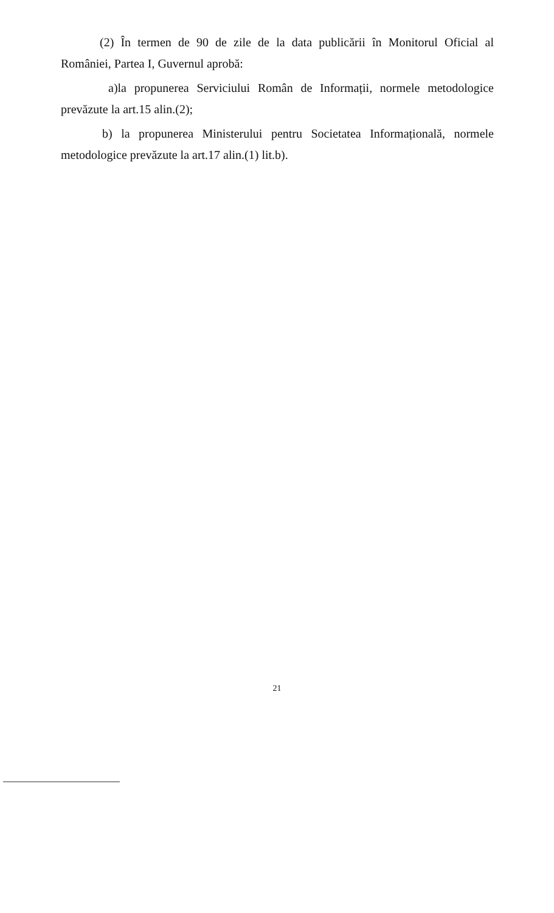(2) În termen de 90 de zile de la data publicării în Monitorul Oficial al României, Partea I, Guvernul aprobă:
a)la propunerea Serviciului Român de Informații, normele metodologice prevăzute la art.15 alin.(2);
b) la propunerea Ministerului pentru Societatea Informațională, normele metodologice prevăzute la art.17 alin.(1) lit.b).
21